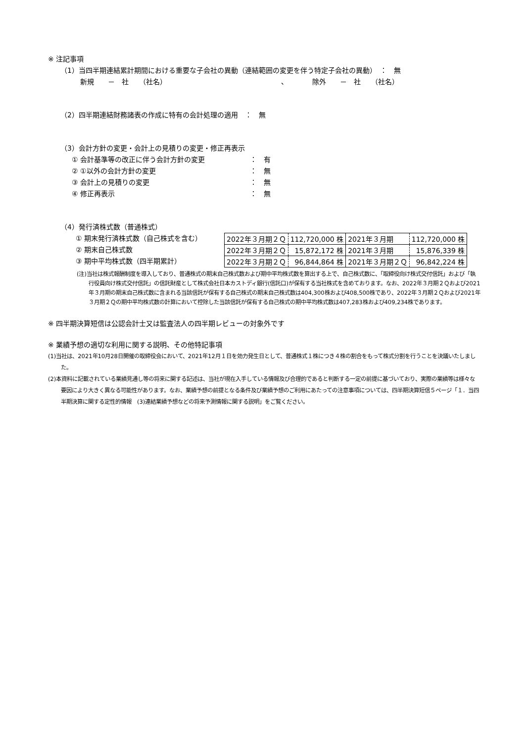※ 注記事項
（1）当四半期連結累計期間における重要な子会社の異動（連結範囲の変更を伴う特定子会社の異動）　：　無
新規　　－　社　　（社名）　　　　　　　　　　　　　　　　　、　　　　除外　　－　社　　（社名）
（2）四半期連結財務諸表の作成に特有の会計処理の適用　：　無
（3）会計方針の変更・会計上の見積りの変更・修正再表示
① 会計基準等の改正に伴う会計方針の変更 ：　有
② ①以外の会計方針の変更 ：　無
③ 会計上の見積りの変更 ：　無
④ 修正再表示 ：　無
（4）発行済株式数（普通株式）
① 期末発行済株式数（自己株式を含む）
② 期末自己株式数
③ 期中平均株式数（四半期累計）
| 2022年３月期２Ｑ | 112,720,000 株 | 2021年３月期 | 112,720,000 株 |
| 2022年３月期２Ｑ | 15,872,172 株 | 2021年３月期 | 15,876,339 株 |
| 2022年３月期２Ｑ | 96,844,864 株 | 2021年３月期２Ｑ | 96,842,224 株 |
(注)当社は株式報酬制度を導入しており、普通株式の期末自己株式数および期中平均株式数を算出する上で、自己株式数に、「取締役向け株式交付信託」および「執行役員向け株式交付信託」の信託財産として株式会社日本カストディ銀行(信託口)が保有する当社株式を含めております。なお、2022年３月期２Ｑおよび2021年３月期の期末自己株式数に含まれる当該信託が保有する自己株式の期末自己株式数は404,300株および408,500株であり、2022年３月期２Ｑおよび2021年３月期２Ｑの期中平均株式数の計算において控除した当該信託が保有する自己株式の期中平均株式数は407,283株および409,234株であります。
※ 四半期決算短信は公認会計士又は監査法人の四半期レビューの対象外です
※ 業績予想の適切な利用に関する説明、その他特記事項
(1)当社は、2021年10月28日開催の取締役会において、2021年12月１日を効力発生日として、普通株式１株につき４株の割合をもって株式分割を行うことを決議いたしました。
(2)本資料に記載されている業績見通し等の将来に関する記述は、当社が現在入手している情報及び合理的であると判断する一定の前提に基づいており、実際の業績等は様々な要因により大きく異なる可能性があります。なお、業績予想の前提となる条件及び業績予想のご利用にあたっての注意事項については、四半期決算短信５ページ「１．当四半期決算に関する定性的情報　(3)連結業績予想などの将来予測情報に関する説明」をご覧ください。